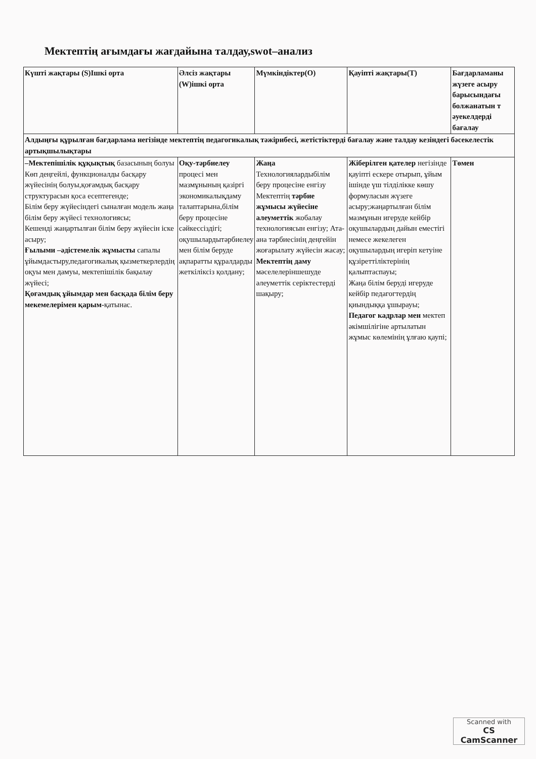Мектептің ағымдағы жағдайына талдау,swot–анализ
| Күшті жақтары (S)Ішкі орта | Әлсіз жақтары (W)ішкі орта | Мүмкіндіктер(O) | Қауіпті жақтары(T) | Бағдарламаны жүзеге асыру барысындағы болжанатын т әуекелдерді бағалау |
| --- | --- | --- | --- | --- |
| Алдыңғы құрылған бағдарлама негізінде мектептің педагогикалық тәжірибесі, жетістіктерді бағалау және талдау кезіндегі бәсекелестік артықшылықтары | | | | |
| –Мектепішілік құқықтық базасының болуы Көп деңгейлі, функционалды басқару жүйесінің болуы,қоғамдық басқару структурасын қоса есептегенде; Білім беру жүйесіндегі сыналған модель жаңа білім беру жүйесі технологиясы; Кешенді жаңартылған білім беру жүйесін іске асыру; Ғылыми –әдістемелік жұмысты сапалы ұйымдастыру,педагогикалық қызметкерлердің оқуы мен дамуы, мектепішілік бақылау жүйесі; Қоғамдық ұйымдар мен басқада білім беру мекемелерімен қарым- қатынас. | Оқу-тәрбиелеу процесі мен мазмұнының қазіргі экономикалықдаму талаптарына,білім беру процесіне сәйкессіздігі; оқушылардытәрбиелеу мен білім беруде ақпаратты құралдарды жеткіліксіз қолдану; | Жаңа Технологиялардыбілім беру процесіне енгізу Мектептің тәрбие жұмысы жүйесіне алеуметтік жобалау технологиясын енгізу; Ата-ана тәрбиесінің деңгейін жоғарылату жүйесін жасау; Мектептің даму мәселелеріншешуде әлеуметтік серіктестерді шақыру; | Жіберілген қателер негізінде қауіпті ескере отырып, ұйым ішінде үш тілділікке көшу формуласын жүзеге асыру;жаңартылған білім мазмұнын игеруде кейбір оқушылардың дайын еместігі немесе жекелеген оқушылардың игеріп кетуіне құзіреттіліктерінің қалыптаспауы; Жаңа білім беруді игеруде кейбір педагогтердің қиындыққа ұшырауы; Педагог кадрлар мен мектеп әкімшілігіне артылатын жұмыс көлемінің ұлғаю қаупі; | Төмен |
Scanned with
CS CamScanner